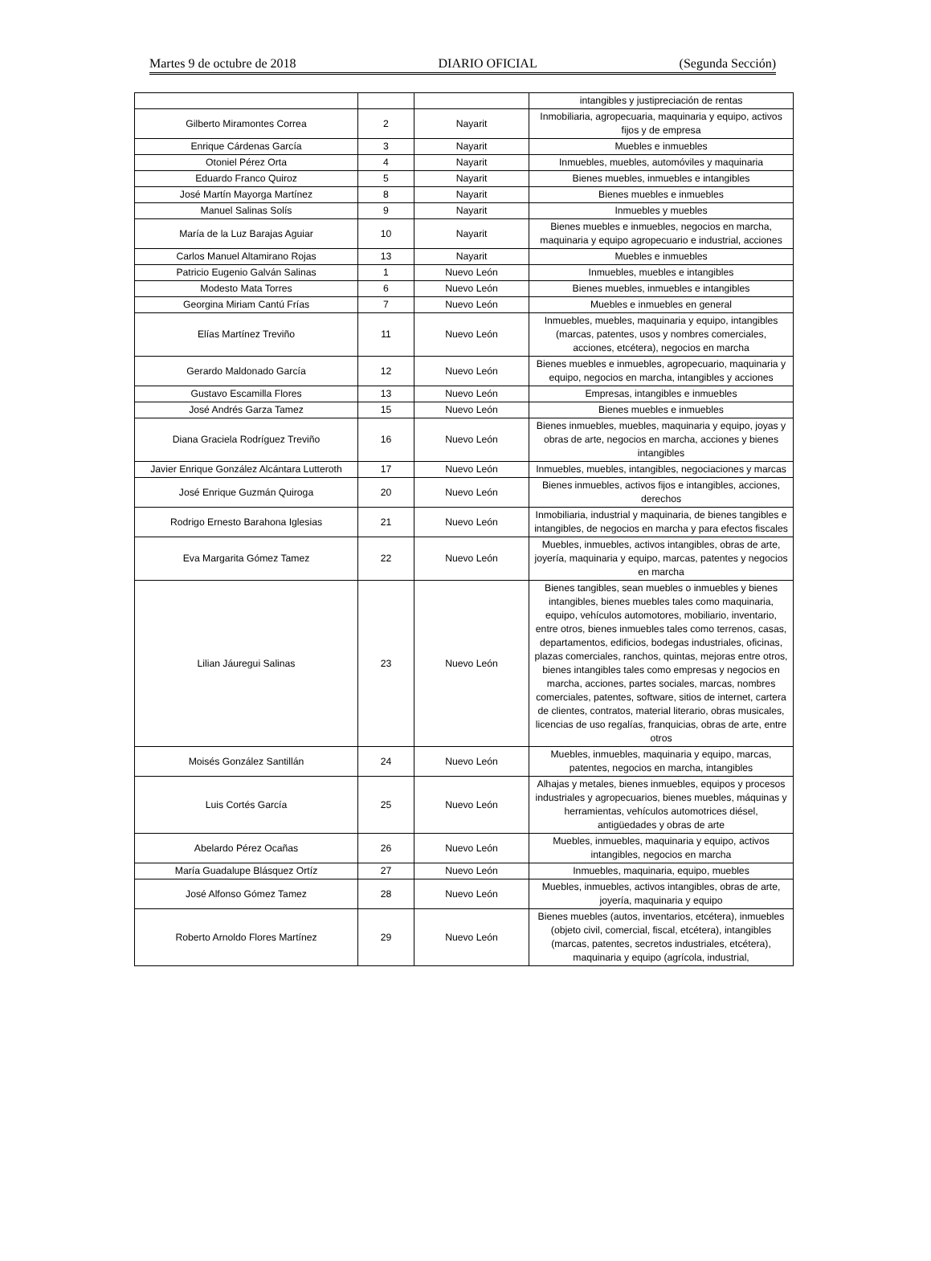Martes 9 de octubre de 2018 DIARIO OFICIAL (Segunda Sección)
| | | | intangibles y justipreciación de rentas |
| Gilberto Miramontes Correa | 2 | Nayarit | Inmobiliaria, agropecuaria, maquinaria y equipo, activos fijos y de empresa |
| Enrique Cárdenas García | 3 | Nayarit | Muebles e inmuebles |
| Otoniel Pérez Orta | 4 | Nayarit | Inmuebles, muebles, automóviles y maquinaria |
| Eduardo Franco Quiroz | 5 | Nayarit | Bienes muebles, inmuebles e intangibles |
| José Martín Mayorga Martínez | 8 | Nayarit | Bienes muebles e inmuebles |
| Manuel Salinas Solís | 9 | Nayarit | Inmuebles y muebles |
| María de la Luz Barajas Aguiar | 10 | Nayarit | Bienes muebles e inmuebles, negocios en marcha, maquinaria y equipo agropecuario e industrial, acciones |
| Carlos Manuel Altamirano Rojas | 13 | Nayarit | Muebles e inmuebles |
| Patricio Eugenio Galván Salinas | 1 | Nuevo León | Inmuebles, muebles e intangibles |
| Modesto Mata Torres | 6 | Nuevo León | Bienes muebles, inmuebles e intangibles |
| Georgina Miriam Cantú Frías | 7 | Nuevo León | Muebles e inmuebles en general |
| Elías Martínez Treviño | 11 | Nuevo León | Inmuebles, muebles, maquinaria y equipo, intangibles (marcas, patentes, usos y nombres comerciales, acciones, etcétera), negocios en marcha |
| Gerardo Maldonado García | 12 | Nuevo León | Bienes muebles e inmuebles, agropecuario, maquinaria y equipo, negocios en marcha, intangibles y acciones |
| Gustavo Escamilla Flores | 13 | Nuevo León | Empresas, intangibles e inmuebles |
| José Andrés Garza Tamez | 15 | Nuevo León | Bienes muebles e inmuebles |
| Diana Graciela Rodríguez Treviño | 16 | Nuevo León | Bienes inmuebles, muebles, maquinaria y equipo, joyas y obras de arte, negocios en marcha, acciones y bienes intangibles |
| Javier Enrique González Alcántara Lutteroth | 17 | Nuevo León | Inmuebles, muebles, intangibles, negociaciones y marcas |
| José Enrique Guzmán Quiroga | 20 | Nuevo León | Bienes inmuebles, activos fijos e intangibles, acciones, derechos |
| Rodrigo Ernesto Barahona Iglesias | 21 | Nuevo León | Inmobiliaria, industrial y maquinaria, de bienes tangibles e intangibles, de negocios en marcha y para efectos fiscales |
| Eva Margarita Gómez Tamez | 22 | Nuevo León | Muebles, inmuebles, activos intangibles, obras de arte, joyería, maquinaria y equipo, marcas, patentes y negocios en marcha |
| Lilian Jáuregui Salinas | 23 | Nuevo León | Bienes tangibles, sean muebles o inmuebles y bienes intangibles, bienes muebles tales como maquinaria, equipo, vehículos automotores, mobiliario, inventario, entre otros, bienes inmuebles tales como terrenos, casas, departamentos, edificios, bodegas industriales, oficinas, plazas comerciales, ranchos, quintas, mejoras entre otros, bienes intangibles tales como empresas y negocios en marcha, acciones, partes sociales, marcas, nombres comerciales, patentes, software, sitios de internet, cartera de clientes, contratos, material literario, obras musicales, licencias de uso regalías, franquicias, obras de arte, entre otros |
| Moisés González Santillán | 24 | Nuevo León | Muebles, inmuebles, maquinaria y equipo, marcas, patentes, negocios en marcha, intangibles |
| Luis Cortés García | 25 | Nuevo León | Alhajas y metales, bienes inmuebles, equipos y procesos industriales y agropecuarios, bienes muebles, máquinas y herramientas, vehículos automotrices diésel, antigüedades y obras de arte |
| Abelardo Pérez Ocañas | 26 | Nuevo León | Muebles, inmuebles, maquinaria y equipo, activos intangibles, negocios en marcha |
| María Guadalupe Blásquez Ortíz | 27 | Nuevo León | Inmuebles, maquinaria, equipo, muebles |
| José Alfonso Gómez Tamez | 28 | Nuevo León | Muebles, inmuebles, activos intangibles, obras de arte, joyería, maquinaria y equipo |
| Roberto Arnoldo Flores Martínez | 29 | Nuevo León | Bienes muebles (autos, inventarios, etcétera), inmuebles (objeto civil, comercial, fiscal, etcétera), intangibles (marcas, patentes, secretos industriales, etcétera), maquinaria y equipo (agrícola, industrial, |